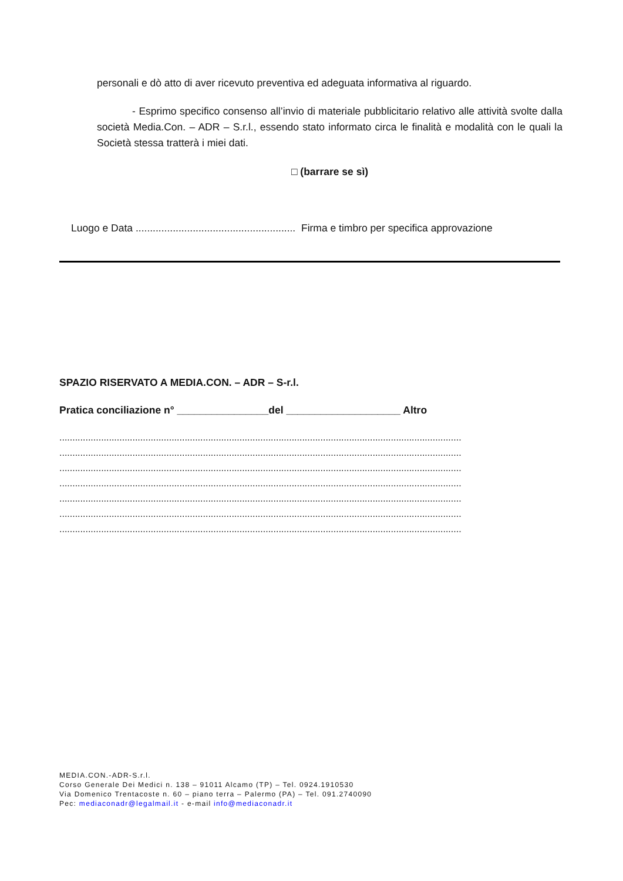personali e dò atto di aver ricevuto preventiva ed adeguata informativa al riguardo.
- Esprimo specifico consenso all’invio di materiale pubblicitario relativo alle attività svolte dalla società Media.Con. – ADR – S.r.l., essendo stato informato circa le finalità e modalità con le quali la Società stessa tratterà i miei dati.
□ (barrare se sì)
Luogo e Data ........................................................ Firma e timbro per specifica approvazione
SPAZIO RISERVATO A MEDIA.CON. – ADR – S-r.l.
Pratica conciliazione n° ________________del ____________________ Altro
..........................................................................................................................................................
..........................................................................................................................................................
..........................................................................................................................................................
..........................................................................................................................................................
..........................................................................................................................................................
..........................................................................................................................................................
..........................................................................................................................................................
MEDIA.CON.-ADR-S.r.l.
Corso Generale Dei Medici n. 138 – 91011 Alcamo (TP) – Tel. 0924.1910530
Via Domenico Trentacoste n. 60 – piano terra – Palermo (PA) – Tel. 091.2740090
Pec: mediaconadr@legalmail.it - e-mail info@mediaconadr.it